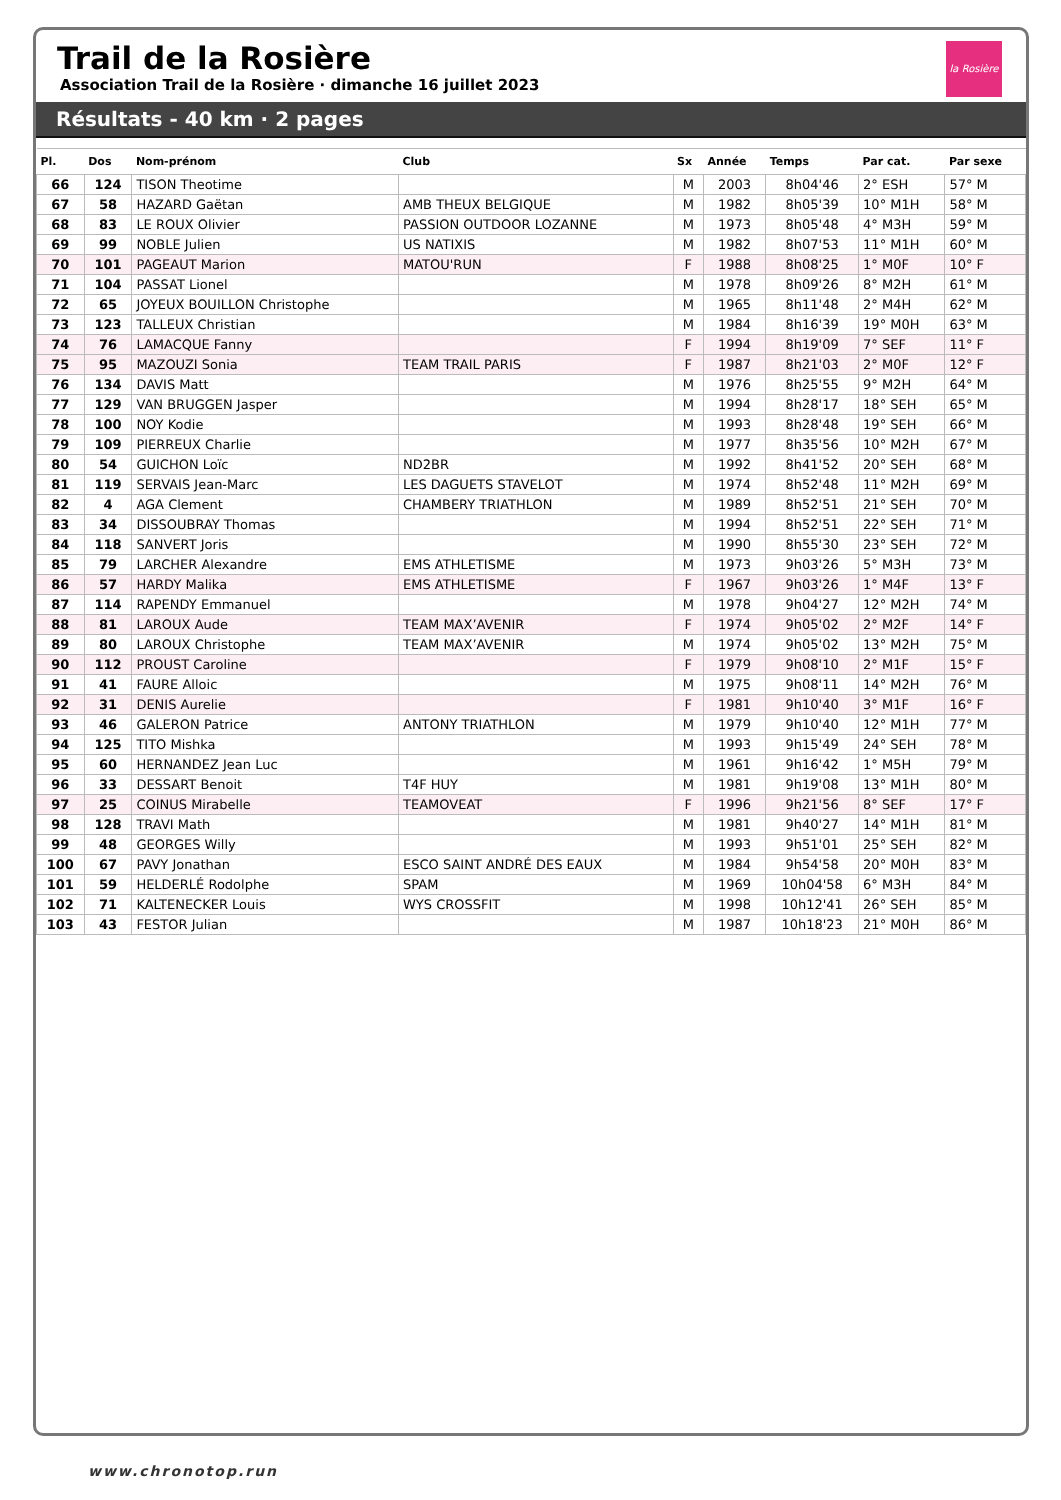la Rosière
Trail de la Rosière
Association Trail de la Rosière · dimanche 16 juillet 2023
Résultats - 40 km · 2 pages
| Pl. | Dos | Nom-prénom | Club | Sx | Année | Temps | Par cat. | Par sexe |
| --- | --- | --- | --- | --- | --- | --- | --- | --- |
| 66 | 124 | TISON Theotime | | M | 2003 | 8h04'46 | 2° ESH | 57° M |
| 67 | 58 | HAZARD Gaëtan | AMB THEUX BELGIQUE | M | 1982 | 8h05'39 | 10° M1H | 58° M |
| 68 | 83 | LE ROUX Olivier | PASSION OUTDOOR LOZANNE | M | 1973 | 8h05'48 | 4° M3H | 59° M |
| 69 | 99 | NOBLE Julien | US NATIXIS | M | 1982 | 8h07'53 | 11° M1H | 60° M |
| 70 | 101 | PAGEAUT Marion | MATOU'RUN | F | 1988 | 8h08'25 | 1° M0F | 10° F |
| 71 | 104 | PASSAT Lionel | | M | 1978 | 8h09'26 | 8° M2H | 61° M |
| 72 | 65 | JOYEUX BOUILLON Christophe | | M | 1965 | 8h11'48 | 2° M4H | 62° M |
| 73 | 123 | TALLEUX Christian | | M | 1984 | 8h16'39 | 19° M0H | 63° M |
| 74 | 76 | LAMACQUE Fanny | | F | 1994 | 8h19'09 | 7° SEF | 11° F |
| 75 | 95 | MAZOUZI Sonia | TEAM TRAIL PARIS | F | 1987 | 8h21'03 | 2° M0F | 12° F |
| 76 | 134 | DAVIS Matt | | M | 1976 | 8h25'55 | 9° M2H | 64° M |
| 77 | 129 | VAN BRUGGEN Jasper | | M | 1994 | 8h28'17 | 18° SEH | 65° M |
| 78 | 100 | NOY Kodie | | M | 1993 | 8h28'48 | 19° SEH | 66° M |
| 79 | 109 | PIERREUX Charlie | | M | 1977 | 8h35'56 | 10° M2H | 67° M |
| 80 | 54 | GUICHON Loïc | ND2BR | M | 1992 | 8h41'52 | 20° SEH | 68° M |
| 81 | 119 | SERVAIS Jean-Marc | LES DAGUETS STAVELOT | M | 1974 | 8h52'48 | 11° M2H | 69° M |
| 82 | 4 | AGA Clement | CHAMBERY TRIATHLON | M | 1989 | 8h52'51 | 21° SEH | 70° M |
| 83 | 34 | DISSOUBRAY Thomas | | M | 1994 | 8h52'51 | 22° SEH | 71° M |
| 84 | 118 | SANVERT Joris | | M | 1990 | 8h55'30 | 23° SEH | 72° M |
| 85 | 79 | LARCHER Alexandre | EMS ATHLETISME | M | 1973 | 9h03'26 | 5° M3H | 73° M |
| 86 | 57 | HARDY Malika | EMS ATHLETISME | F | 1967 | 9h03'26 | 1° M4F | 13° F |
| 87 | 114 | RAPENDY Emmanuel | | M | 1978 | 9h04'27 | 12° M2H | 74° M |
| 88 | 81 | LAROUX Aude | TEAM MAX’AVENIR | F | 1974 | 9h05'02 | 2° M2F | 14° F |
| 89 | 80 | LAROUX Christophe | TEAM MAX’AVENIR | M | 1974 | 9h05'02 | 13° M2H | 75° M |
| 90 | 112 | PROUST Caroline | | F | 1979 | 9h08'10 | 2° M1F | 15° F |
| 91 | 41 | FAURE Alloic | | M | 1975 | 9h08'11 | 14° M2H | 76° M |
| 92 | 31 | DENIS Aurelie | | F | 1981 | 9h10'40 | 3° M1F | 16° F |
| 93 | 46 | GALERON Patrice | ANTONY TRIATHLON | M | 1979 | 9h10'40 | 12° M1H | 77° M |
| 94 | 125 | TITO Mishka | | M | 1993 | 9h15'49 | 24° SEH | 78° M |
| 95 | 60 | HERNANDEZ Jean Luc | | M | 1961 | 9h16'42 | 1° M5H | 79° M |
| 96 | 33 | DESSART Benoit | T4F HUY | M | 1981 | 9h19'08 | 13° M1H | 80° M |
| 97 | 25 | COINUS Mirabelle | TEAMOVEAT | F | 1996 | 9h21'56 | 8° SEF | 17° F |
| 98 | 128 | TRAVI Math | | M | 1981 | 9h40'27 | 14° M1H | 81° M |
| 99 | 48 | GEORGES Willy | | M | 1993 | 9h51'01 | 25° SEH | 82° M |
| 100 | 67 | PAVY Jonathan | ESCO SAINT ANDRÉ DES EAUX | M | 1984 | 9h54'58 | 20° M0H | 83° M |
| 101 | 59 | HELDERLÉ Rodolphe | SPAM | M | 1969 | 10h04'58 | 6° M3H | 84° M |
| 102 | 71 | KALTENECKER Louis | WYS CROSSFIT | M | 1998 | 10h12'41 | 26° SEH | 85° M |
| 103 | 43 | FESTOR Julian | | M | 1987 | 10h18'23 | 21° M0H | 86° M |
www.chronotop.run